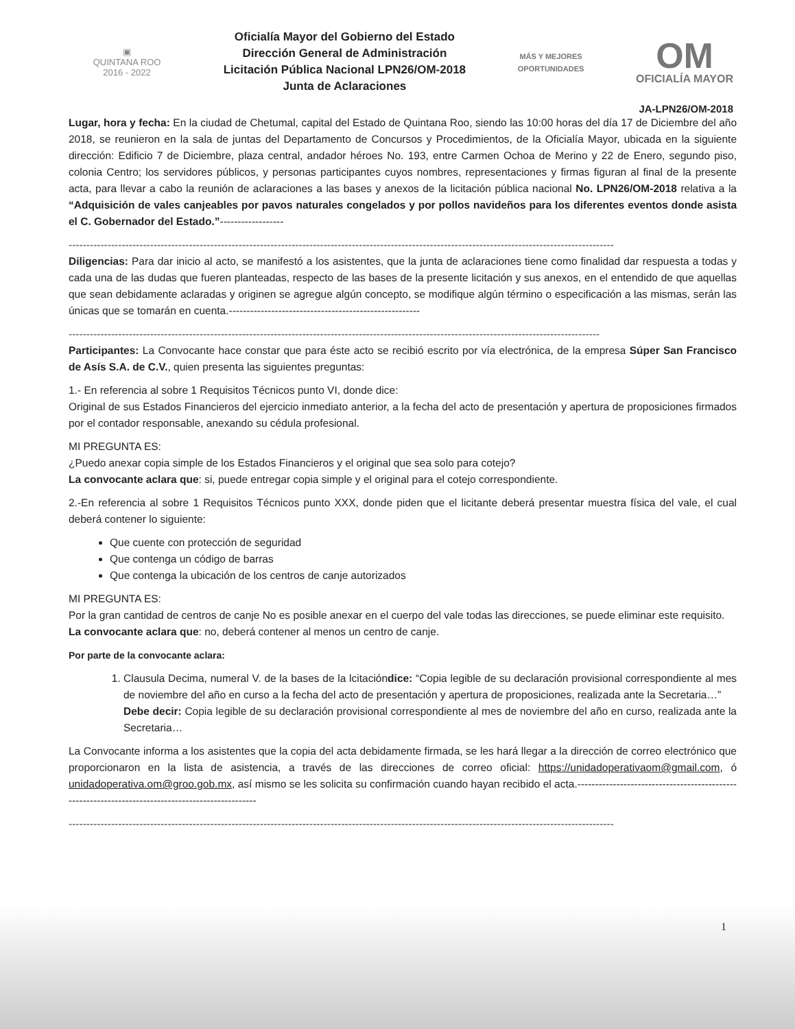▣
QUINTANA ROO
2016 - 2022
Oficialía Mayor del Gobierno del Estado
Dirección General de Administración
Licitación Pública Nacional LPN26/OM-2018
Junta de Aclaraciones
MÁS Y MEJORES
OPORTUNIDADES
OM
OFICIALÍA MAYOR
JA-LPN26/OM-2018
Lugar, hora y fecha: En la ciudad de Chetumal, capital del Estado de Quintana Roo, siendo las 10:00 horas del día 17 de Diciembre del año 2018, se reunieron en la sala de juntas del Departamento de Concursos y Procedimientos, de la Oficialía Mayor, ubicada en la siguiente dirección: Edificio 7 de Diciembre, plaza central, andador héroes No. 193, entre Carmen Ochoa de Merino y 22 de Enero, segundo piso, colonia Centro; los servidores públicos, y personas participantes cuyos nombres, representaciones y firmas figuran al final de la presente acta, para llevar a cabo la reunión de aclaraciones a las bases y anexos de la licitación pública nacional No. LPN26/OM-2018 relativa a la “Adquisición de vales canjeables por pavos naturales congelados y por pollos navideños para los diferentes eventos donde asista el C. Gobernador del Estado.”------------------
----------------------------------------------------------------------------------------------------------------------------------------------------------
Diligencias: Para dar inicio al acto, se manifestó a los asistentes, que la junta de aclaraciones tiene como finalidad dar respuesta a todas y cada una de las dudas que fueren planteadas, respecto de las bases de la presente licitación y sus anexos, en el entendido de que aquellas que sean debidamente aclaradas y originen se agregue algún concepto, se modifique algún término o especificación a las mismas, serán las únicas que se tomarán en cuenta.------------------------------------------------------
------------------------------------------------------------------------------------------------------------------------------------------------------
Participantes: La Convocante hace constar que para éste acto se recibió escrito por vía electrónica, de la empresa Súper San Francisco de Asís S.A. de C.V., quien presenta las siguientes preguntas:
1.- En referencia al sobre 1 Requisitos Técnicos punto VI, donde dice:
Original de sus Estados Financieros del ejercicio inmediato anterior, a la fecha del acto de presentación y apertura de proposiciones firmados por el contador responsable, anexando su cédula profesional.
MI PREGUNTA ES:
¿Puedo anexar copia simple de los Estados Financieros y el original que sea solo para cotejo?
La convocante aclara que: si, puede entregar copia simple y el original para el cotejo correspondiente.
2.-En referencia al sobre 1 Requisitos Técnicos punto XXX, donde piden que el licitante deberá presentar muestra física del vale, el cual deberá contener lo siguiente:
Que cuente con protección de seguridad
Que contenga un código de barras
Que contenga la ubicación de los centros de canje autorizados
MI PREGUNTA ES:
Por la gran cantidad de centros de canje No es posible anexar en el cuerpo del vale todas las direcciones, se puede eliminar este requisito.
La convocante aclara que: no, deberá contener al menos un centro de canje.
Por parte de la convocante aclara:
1. Clausula Decima, numeral V. de la bases de la lcitacióndice: “Copia legible de su declaración provisional correspondiente al mes de noviembre del año en curso a la fecha del acto de presentación y apertura de proposiciones, realizada ante la Secretaria…”
Debe decir: Copia legible de su declaración provisional correspondiente al mes de noviembre del año en curso, realizada ante la Secretaria…
La Convocante informa a los asistentes que la copia del acta debidamente firmada, se les hará llegar a la dirección de correo electrónico que proporcionaron en la lista de asistencia, a través de las direcciones de correo oficial: https://unidadoperativaom@gmail.com, ó unidadoperativa.om@groo.gob.mx, así mismo se les solicita su confirmación cuando hayan recibido el acta.--------------------------------------------------------------------------------------------------
----------------------------------------------------------------------------------------------------------------------------------------------------------
1